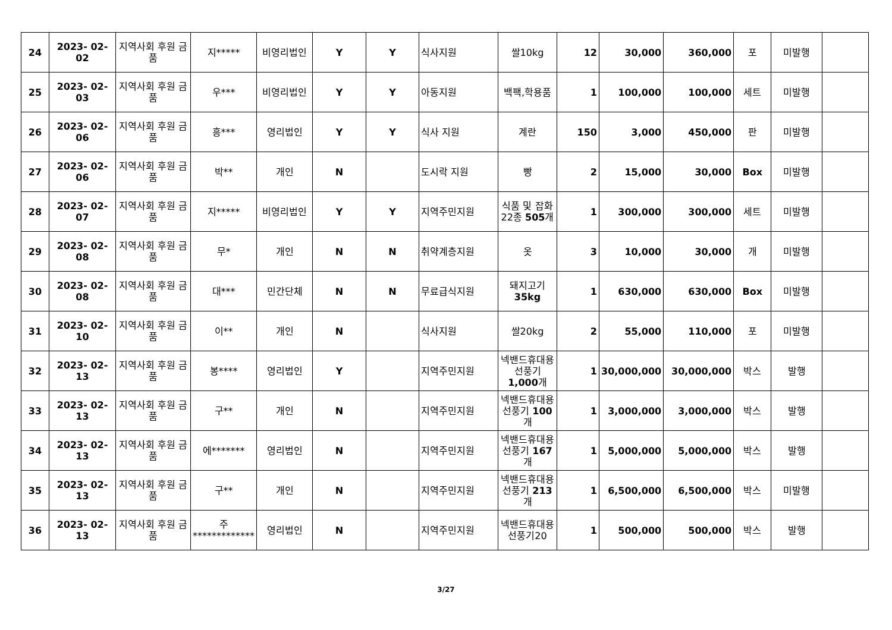| 24 | 2023- 02- 02 | 지역사회 후원 금품 | 지***** | 비영리법인 | Y | Y | 식사지원 | 쌀10kg | 12 | 30,000 | 360,000 | 포 | 미발행 | |
| 25 | 2023- 02- 03 | 지역사회 후원 금품 | 우*** | 비영리법인 | Y | Y | 아동지원 | 백팩,학용품 | 1 | 100,000 | 100,000 | 세트 | 미발행 | |
| 26 | 2023- 02- 06 | 지역사회 후원 금품 | 흥*** | 영리법인 | Y | Y | 식사 지원 | 계란 | 150 | 3,000 | 450,000 | 판 | 미발행 | |
| 27 | 2023- 02- 06 | 지역사회 후원 금품 | 박** | 개인 | N | | 도시락 지원 | 빵 | 2 | 15,000 | 30,000 | Box | 미발행 | |
| 28 | 2023- 02- 07 | 지역사회 후원 금품 | 지***** | 비영리법인 | Y | Y | 지역주민지원 | 식품 및 잡화 22종 505 개 | 1 | 300,000 | 300,000 | 세트 | 미발행 | |
| 29 | 2023- 02- 08 | 지역사회 후원 금품 | 무* | 개인 | N | N | 취약계층지원 | 옷 | 3 | 10,000 | 30,000 | 개 | 미발행 | |
| 30 | 2023- 02- 08 | 지역사회 후원 금품 | 대*** | 민간단체 | N | N | 무료급식지원 | 돼지고기 35kg | 1 | 630,000 | 630,000 | Box | 미발행 | |
| 31 | 2023- 02- 10 | 지역사회 후원 금품 | 이** | 개인 | N | | 식사지원 | 쌀20kg | 2 | 55,000 | 110,000 | 포 | 미발행 | |
| 32 | 2023- 02- 13 | 지역사회 후원 금품 | 봉**** | 영리법인 | Y | | 지역주민지원 | 넥밴드휴대용선풍기 1,000 개 | 1 | 30,000,000 | 30,000,000 | 박스 | 발행 | |
| 33 | 2023- 02- 13 | 지역사회 후원 금품 | 구** | 개인 | N | | 지역주민지원 | 넥밴드휴대용선풍기 100 개 | 1 | 3,000,000 | 3,000,000 | 박스 | 발행 | |
| 34 | 2023- 02- 13 | 지역사회 후원 금품 | 에******* | 영리법인 | N | | 지역주민지원 | 넥밴드휴대용선풍기 167 개 | 1 | 5,000,000 | 5,000,000 | 박스 | 발행 | |
| 35 | 2023- 02- 13 | 지역사회 후원 금품 | 구** | 개인 | N | | 지역주민지원 | 넥밴드휴대용선풍기 213 개 | 1 | 6,500,000 | 6,500,000 | 박스 | 미발행 | |
| 36 | 2023- 02- 13 | 지역사회 후원 금품 | 주************* | 영리법인 | N | | 지역주민지원 | 넥밴드휴대용선풍기20 | 1 | 500,000 | 500,000 | 박스 | 발행 | |
3/27